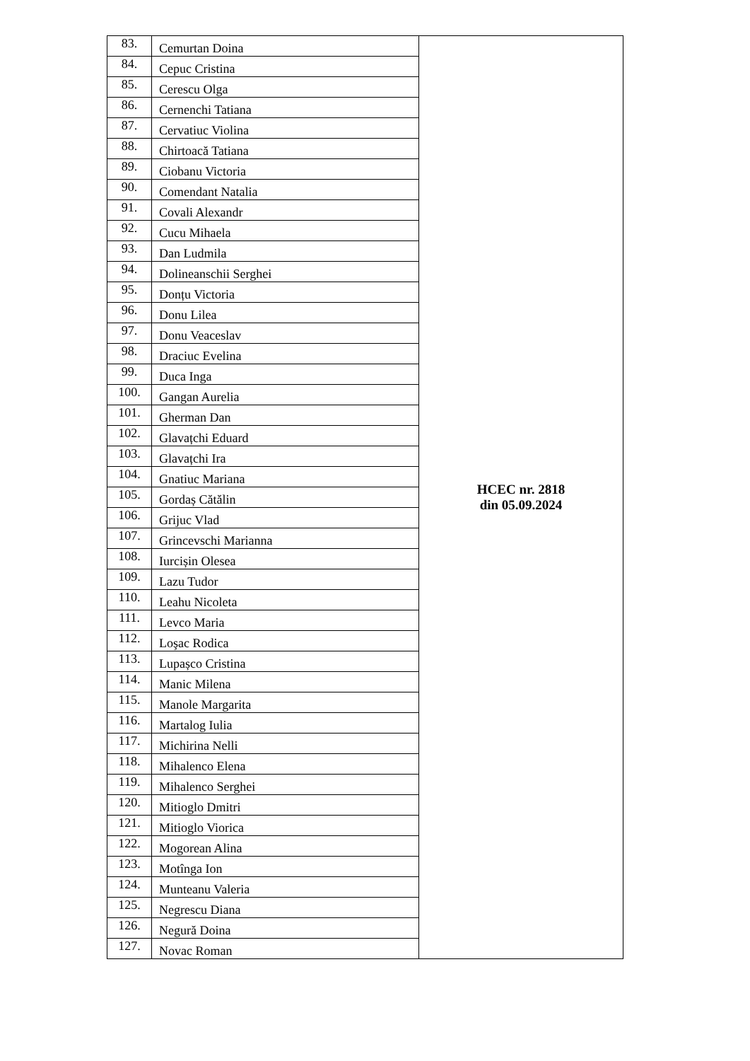| 83. | Cemurtan Doina | HCEC nr. 2818 din 05.09.2024 |
| 84. | Cepuc Cristina | |
| 85. | Cerescu Olga | |
| 86. | Cernenchi Tatiana | |
| 87. | Cervatiuc Violina | |
| 88. | Chirtoacă Tatiana | |
| 89. | Ciobanu Victoria | |
| 90. | Comendant Natalia | |
| 91. | Covali Alexandr | |
| 92. | Cucu Mihaela | |
| 93. | Dan Ludmila | |
| 94. | Dolineanschii Serghei | |
| 95. | Donțu Victoria | |
| 96. | Donu Lilea | |
| 97. | Donu Veaceslav | |
| 98. | Draciuc Evelina | |
| 99. | Duca Inga | |
| 100. | Gangan Aurelia | |
| 101. | Gherman Dan | |
| 102. | Glavațchi Eduard | |
| 103. | Glavațchi Ira | |
| 104. | Gnatiuc Mariana | |
| 105. | Gordaș Cătălin | |
| 106. | Grijuc Vlad | |
| 107. | Grincevschi Marianna | |
| 108. | Iurcișin Olesea | |
| 109. | Lazu Tudor | |
| 110. | Leahu Nicoleta | |
| 111. | Levco Maria | |
| 112. | Loşac Rodica | |
| 113. | Lupașco Cristina | |
| 114. | Manic Milena | |
| 115. | Manole Margarita | |
| 116. | Martalog Iulia | |
| 117. | Michirina Nelli | |
| 118. | Mihalenco Elena | |
| 119. | Mihalenco Serghei | |
| 120. | Mitioglo Dmitri | |
| 121. | Mitioglo Viorica | |
| 122. | Mogorean Alina | |
| 123. | Motînga Ion | |
| 124. | Munteanu Valeria | |
| 125. | Negrescu Diana | |
| 126. | Negură Doina | |
| 127. | Novac Roman | |